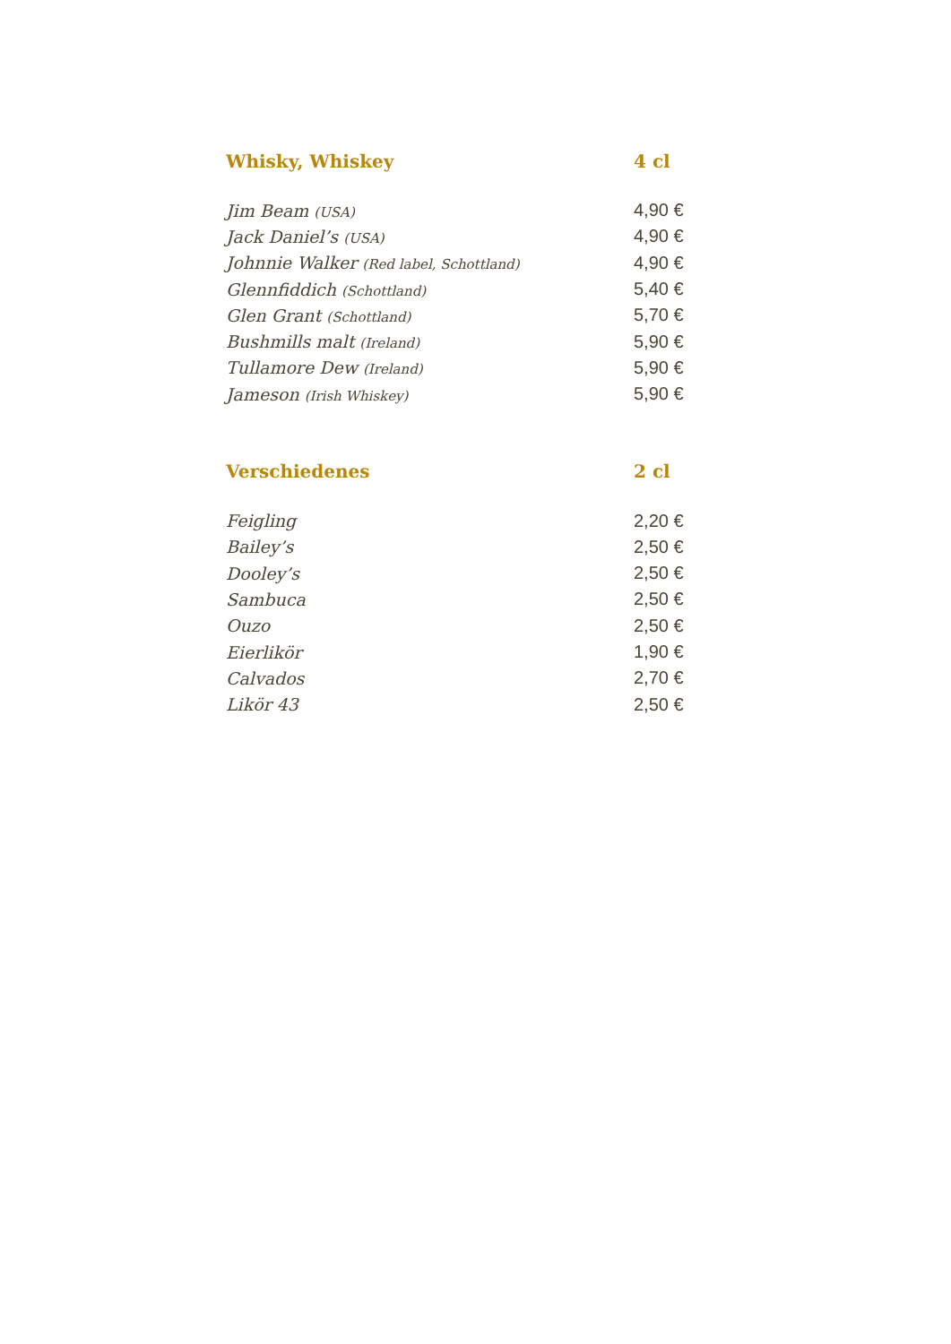| Whisky, Whiskey | 4 cl |
| --- | --- |
| Jim Beam (USA) | 4,90 € |
| Jack Daniel’s (USA) | 4,90 € |
| Johnnie Walker (Red label, Schottland) | 4,90 € |
| Glennfiddich (Schottland) | 5,40 € |
| Glen Grant (Schottland) | 5,70 € |
| Bushmills malt (Ireland) | 5,90 € |
| Tullamore Dew (Ireland) | 5,90 € |
| Jameson (Irish Whiskey) | 5,90 € |
| Verschiedenes | 2 cl |
| Feigling | 2,20 € |
| Bailey’s | 2,50 € |
| Dooley’s | 2,50 € |
| Sambuca | 2,50 € |
| Ouzo | 2,50 € |
| Eierlikör | 1,90 € |
| Calvados | 2,70 € |
| Likör 43 | 2,50 € |